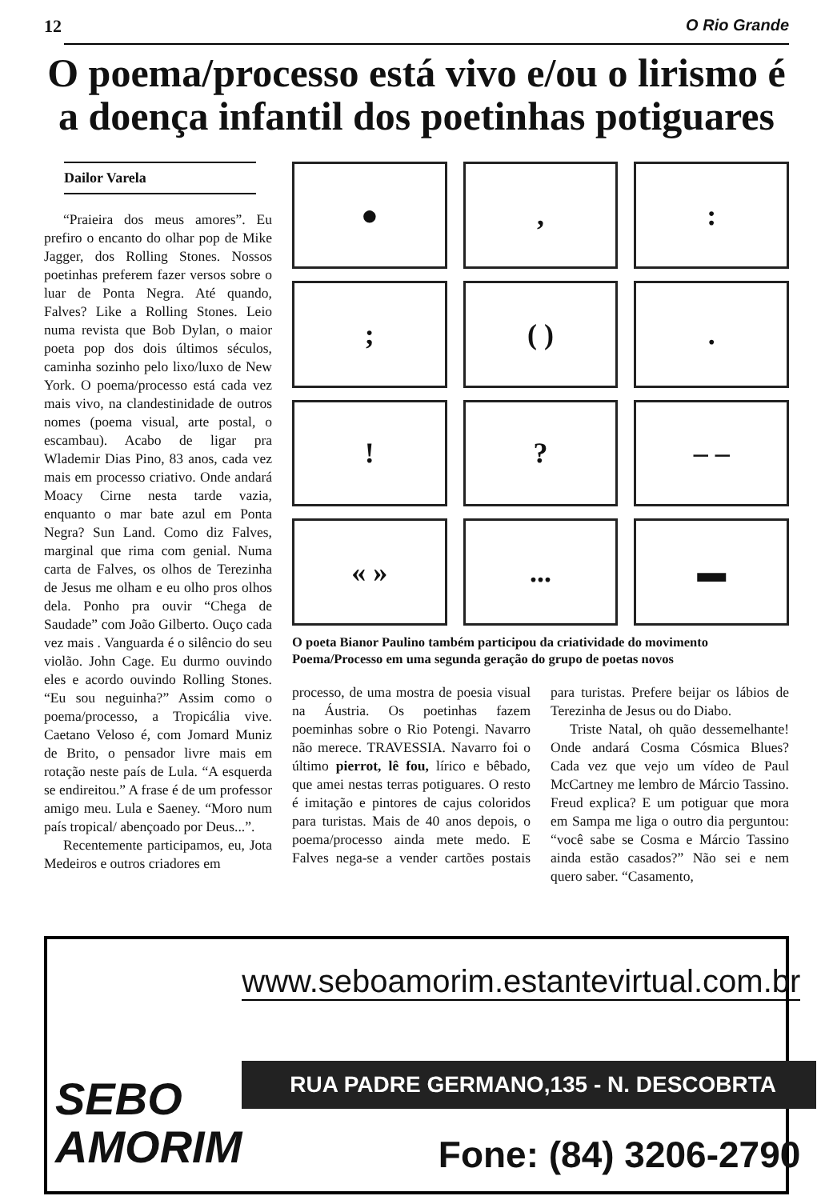12 O Rio Grande
O poema/processo está vivo e/ou o lirismo é a doença infantil dos poetinhas potiguares
Dailor Varela
“Praieira dos meus amores”. Eu prefiro o encanto do olhar pop de Mike Jagger, dos Rolling Stones. Nossos poetinhas preferem fazer versos sobre o luar de Ponta Negra. Até quando, Falves? Like a Rolling Stones. Leio numa revista que Bob Dylan, o maior poeta pop dos dois últimos séculos, caminha sozinho pelo lixo/luxo de New York. O poema/processo está cada vez mais vivo, na clandestinidade de outros nomes (poema visual, arte postal, o escambau). Acabo de ligar pra Wlademir Dias Pino, 83 anos, cada vez mais em processo criativo. Onde andará Moacy Cirne nesta tarde vazia, enquanto o mar bate azul em Ponta Negra? Sun Land. Como diz Falves, marginal que rima com genial. Numa carta de Falves, os olhos de Terezinha de Jesus me olham e eu olho pros olhos dela. Ponho pra ouvir “Chega de Saudade” com João Gilberto. Ouço cada vez mais . Vanguarda é o silêncio do seu violão. John Cage. Eu durmo ouvindo eles e acordo ouvindo Rolling Stones. “Eu sou neguinha?” Assim como o poema/processo, a Tropicália vive. Caetano Veloso é, com Jomard Muniz de Brito, o pensador livre mais em rotação neste país de Lula. “A esquerda se endireitou.” A frase é de um professor amigo meu. Lula e Saeney. “Moro num país tropical/ abençoado por Deus...”.
Recentemente participamos, eu, Jota Medeiros e outros criadores em
●
,
:
;
( )
.
!
?
– –
« »
...
▬
O poeta Bianor Paulino também participou da criatividade do movimento Poema/Processo em uma segunda geração do grupo de poetas novos
processo, de uma mostra de poesia visual na Áustria. Os poetinhas fazem poeminhas sobre o Rio Potengi. Navarro não merece. TRAVESSIA. Navarro foi o último pierrot, lê fou, lírico e bêbado, que amei nestas terras potiguares. O resto é imitação e pintores de cajus coloridos para turistas. Mais de 40 anos depois, o poema/processo ainda mete medo. E Falves nega-se a vender cartões postais para turistas. Prefere beijar os lábios de Terezinha de Jesus ou do Diabo.
Triste Natal, oh quão dessemelhante! Onde andará Cosma Cósmica Blues? Cada vez que vejo um vídeo de Paul McCartney me lembro de Márcio Tassino. Freud explica? E um potiguar que mora em Sampa me liga o outro dia perguntou: “você sabe se Cosma e Márcio Tassino ainda estão casados?” Não sei e nem quero saber. “Casamento,
SEBO
AMORIM
www.seboamorim.estantevirtual.com.br
RUA PADRE GERMANO,135 - N. DESCOBRTA
Fone: (84) 3206-2790